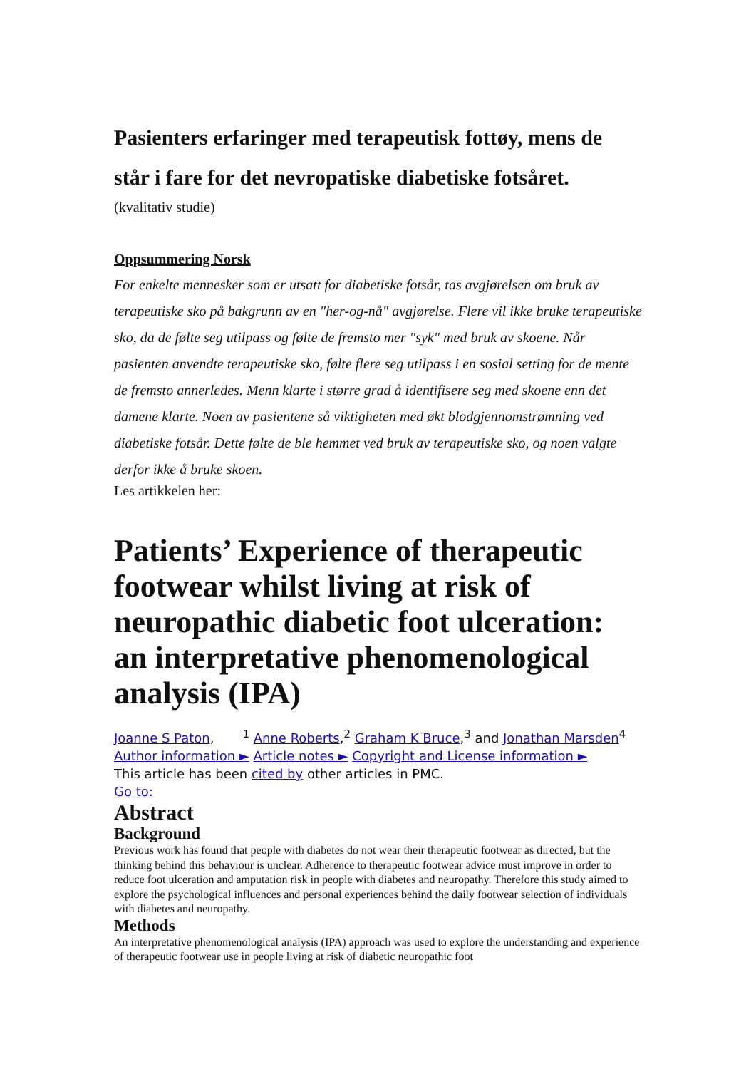Pasienters erfaringer med terapeutisk fottøy, mens de står i fare for det nevropatiske diabetiske fotsåret.
(kvalitativ studie)
Oppsummering Norsk
For enkelte mennesker som er utsatt for diabetiske fotsår, tas avgjørelsen om bruk av terapeutiske sko på bakgrunn av en "her-og-nå" avgjørelse. Flere vil ikke bruke terapeutiske sko, da de følte seg utilpass og følte de fremsto mer "syk" med bruk av skoene. Når pasienten anvendte terapeutiske sko, følte flere seg utilpass i en sosial setting for de mente de fremsto annerledes. Menn klarte i større grad å identifisere seg med skoene enn det damene klarte. Noen av pasientene så viktigheten med økt blodgjennomstrømning ved diabetiske fotsår. Dette følte de ble hemmet ved bruk av terapeutiske sko, og noen valgte derfor ikke å bruke skoen.
Les artikkelen her:
Patients’ Experience of therapeutic footwear whilst living at risk of neuropathic diabetic foot ulceration: an interpretative phenomenological analysis (IPA)
Joanne S Paton, <sup>1</sup> Anne Roberts,<sup>2</sup> Graham K Bruce,<sup>3</sup> and Jonathan Marsden<sup>4</sup>
Author information ► Article notes ► Copyright and License information ►
This article has been cited by other articles in PMC.
Go to:
Abstract
Background
Previous work has found that people with diabetes do not wear their therapeutic footwear as directed, but the thinking behind this behaviour is unclear. Adherence to therapeutic footwear advice must improve in order to reduce foot ulceration and amputation risk in people with diabetes and neuropathy. Therefore this study aimed to explore the psychological influences and personal experiences behind the daily footwear selection of individuals with diabetes and neuropathy.
Methods
An interpretative phenomenological analysis (IPA) approach was used to explore the understanding and experience of therapeutic footwear use in people living at risk of diabetic neuropathic foot